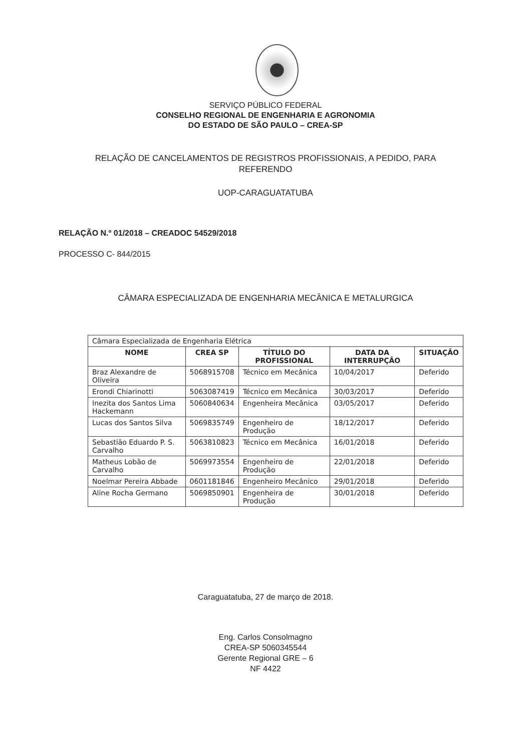SERVIÇO PÚBLICO FEDERAL
CONSELHO REGIONAL DE ENGENHARIA E AGRONOMIA
DO ESTADO DE SÃO PAULO – CREA-SP
RELAÇÃO DE CANCELAMENTOS DE REGISTROS PROFISSIONAIS, A PEDIDO, PARA
REFERENDO
UOP-CARAGUATATUBA
RELAÇÃO N.º 01/2018 – CREADOC 54529/2018
PROCESSO C- 844/2015
CÂMARA ESPECIALIZADA DE ENGENHARIA MECÂNICA E METALURGICA
| Câmara Especializada de Engenharia Elétrica | | | | |
| NOME | CREA SP | TÍTULO DO PROFISSIONAL | DATA DA INTERRUPÇÃO | SITUAÇÃO |
| Braz Alexandre de Oliveira | 5068915708 | Técnico em Mecânica | 10/04/2017 | Deferido |
| Erondi Chiarinotti | 5063087419 | Técnico em Mecânica | 30/03/2017 | Deferido |
| Inezita dos Santos Lima Hackemann | 5060840634 | Engenheira Mecânica | 03/05/2017 | Deferido |
| Lucas dos Santos Silva | 5069835749 | Engenheiro de Produção | 18/12/2017 | Deferido |
| Sebastião Eduardo P. S. Carvalho | 5063810823 | Técnico em Mecânica | 16/01/2018 | Deferido |
| Matheus Lobão de Carvalho | 5069973554 | Engenheiro de Produção | 22/01/2018 | Deferido |
| Noelmar Pereira Abbade | 0601181846 | Engenheiro Mecânico | 29/01/2018 | Deferido |
| Aline Rocha Germano | 5069850901 | Engenheira de Produção | 30/01/2018 | Deferido |
Caraguatatuba, 27 de março de 2018.
Eng. Carlos Consolmagno
CREA-SP 5060345544
Gerente Regional GRE – 6
NF 4422